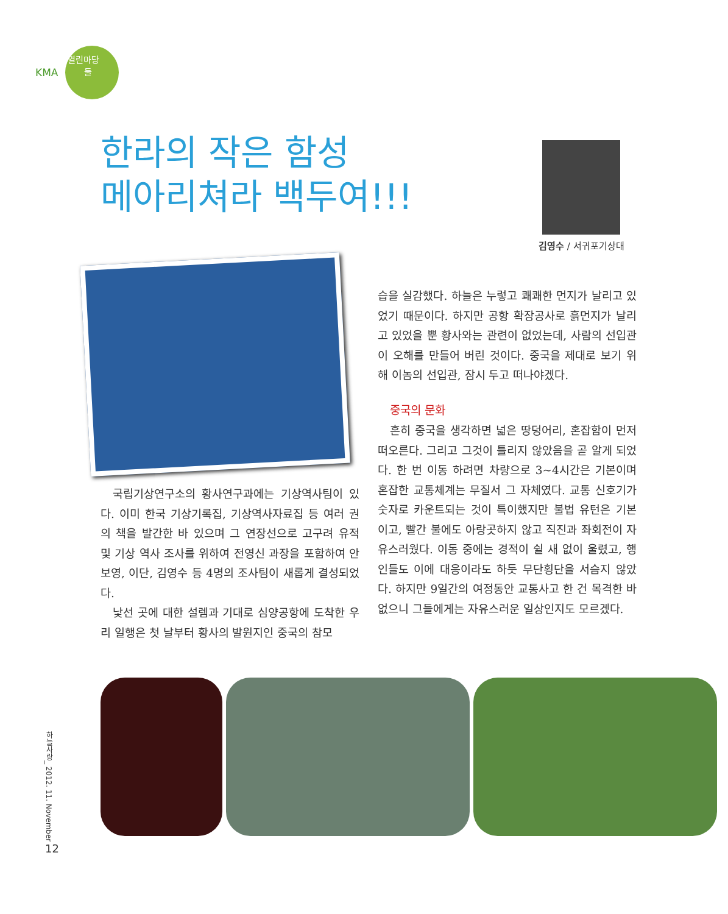KMA
열린마당
둘
한라의 작은 함성
메아리쳐라 백두여!!!
김영수 / 서귀포기상대
국립기상연구소의 황사연구과에는 기상역사팀이 있다. 이미 한국 기상기록집, 기상역사자료집 등 여러 권의 책을 발간한 바 있으며 그 연장선으로 고구려 유적 및 기상 역사 조사를 위하여 전영신 과장을 포함하여 안보영, 이단, 김영수 등 4명의 조사팀이 새롭게 결성되었다.
낯선 곳에 대한 설렘과 기대로 심양공항에 도착한 우리 일행은 첫 날부터 황사의 발원지인 중국의 참모
습을 실감했다. 하늘은 누렇고 쾌쾌한 먼지가 날리고 있었기 때문이다. 하지만 공항 확장공사로 흙먼지가 날리고 있었을 뿐 황사와는 관련이 없었는데, 사람의 선입관이 오해를 만들어 버린 것이다. 중국을 제대로 보기 위해 이놈의 선입관, 잠시 두고 떠나야겠다.
중국의 문화
흔히 중국을 생각하면 넓은 땅덩어리, 혼잡함이 먼저 떠오른다. 그리고 그것이 틀리지 않았음을 곧 알게 되었다. 한 번 이동 하려면 차량으로 3~4시간은 기본이며 혼잡한 교통체계는 무질서 그 자체였다. 교통 신호기가 숫자로 카운트되는 것이 특이했지만 불법 유턴은 기본이고, 빨간 불에도 아랑곳하지 않고 직진과 좌회전이 자유스러웠다. 이동 중에는 경적이 쉴 새 없이 울렸고, 행인들도 이에 대응이라도 하듯 무단횡단을 서슴지 않았다. 하지만 9일간의 여정동안 교통사고 한 건 목격한 바 없으니 그들에게는 자유스러운 일상인지도 모르겠다.
하늘사랑_ 2012. 11. November
12